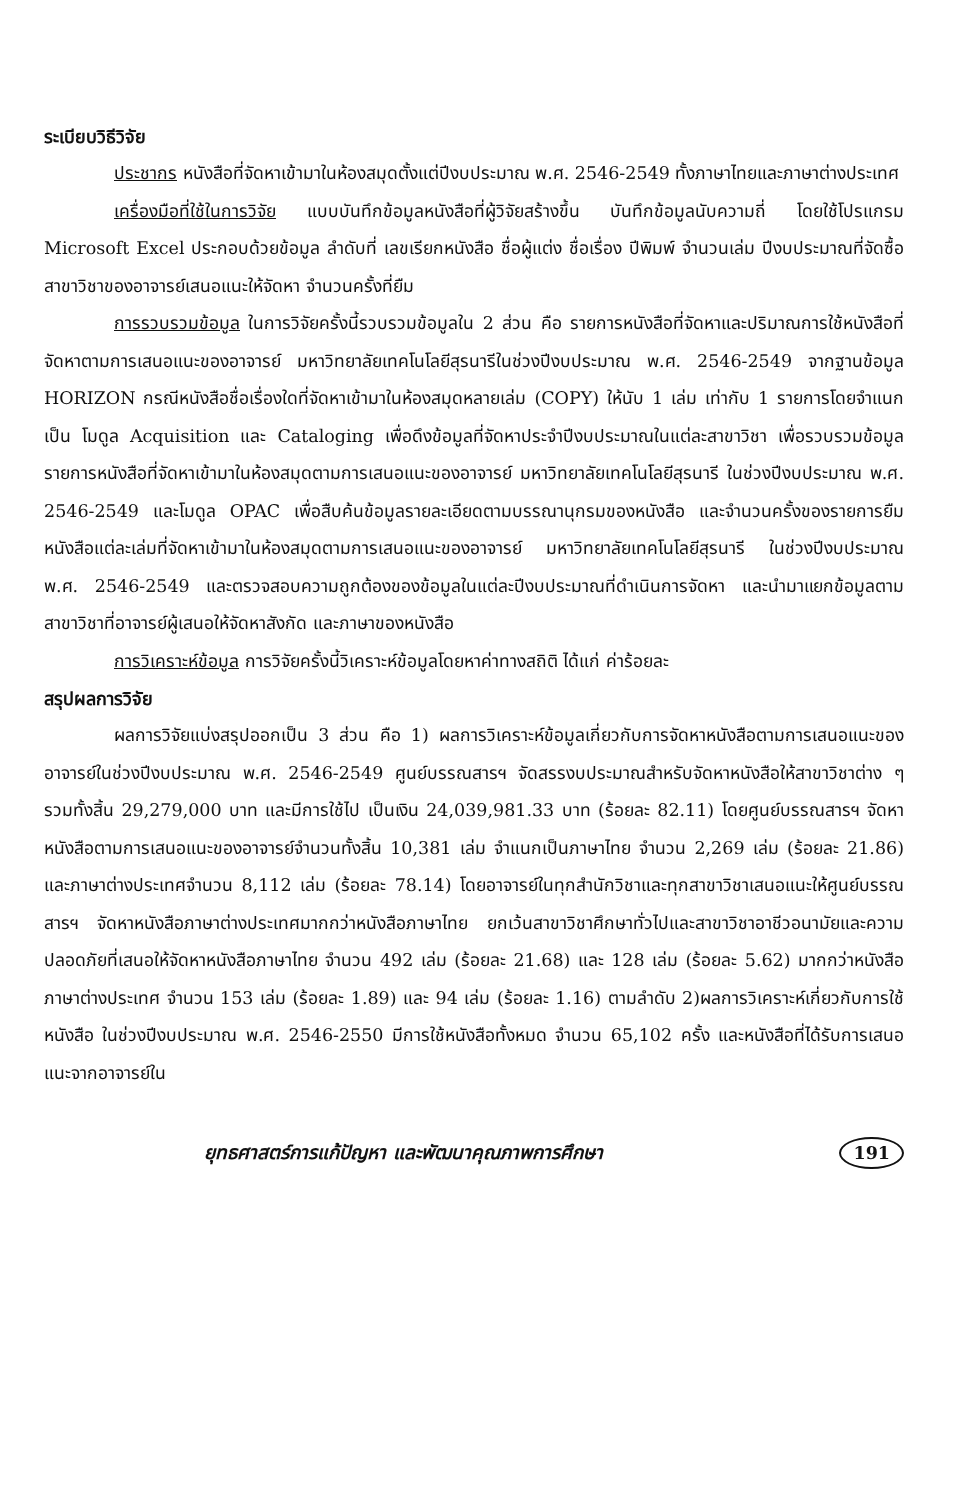ระเบียบวิธีวิจัย
ประชากร หนังสือที่จัดหาเข้ามาในห้องสมุดตั้งแต่ปีงบประมาณ พ.ศ. 2546-2549 ทั้งภาษาไทยและภาษาต่างประเทศ
เครื่องมือที่ใช้ในการวิจัย แบบบันทึกข้อมูลหนังสือที่ผู้วิจัยสร้างขึ้น บันทึกข้อมูลนับความถี่ โดยใช้โปรแกรม Microsoft Excel ประกอบด้วยข้อมูล ลำดับที่ เลขเรียกหนังสือ ชื่อผู้แต่ง ชื่อเรื่อง ปีพิมพ์ จำนวนเล่ม ปีงบประมาณที่จัดซื้อ สาขาวิชาของอาจารย์เสนอแนะให้จัดหา จำนวนครั้งที่ยืม
การรวบรวมข้อมูล ในการวิจัยครั้งนี้รวบรวมข้อมูลใน 2 ส่วน คือ รายการหนังสือที่จัดหาและปริมาณการใช้หนังสือที่จัดหาตามการเสนอแนะของอาจารย์ มหาวิทยาลัยเทคโนโลยีสุรนารีในช่วงปีงบประมาณ พ.ศ. 2546-2549 จากฐานข้อมูล HORIZON กรณีหนังสือชื่อเรื่องใดที่จัดหาเข้ามาในห้องสมุดหลายเล่ม (COPY) ให้นับ 1 เล่ม เท่ากับ 1 รายการโดยจำแนกเป็น โมดูล Acquisition และ Cataloging เพื่อดึงข้อมูลที่จัดหาประจำปีงบประมาณในแต่ละสาขาวิชา เพื่อรวบรวมข้อมูลรายการหนังสือที่จัดหาเข้ามาในห้องสมุดตามการเสนอแนะของอาจารย์ มหาวิทยาลัยเทคโนโลยีสุรนารี ในช่วงปีงบประมาณ พ.ศ. 2546-2549 และโมดูล OPAC เพื่อสืบค้นข้อมูลรายละเอียดตามบรรณานุกรมของหนังสือ และจำนวนครั้งของรายการยืมหนังสือแต่ละเล่มที่จัดหาเข้ามาในห้องสมุดตามการเสนอแนะของอาจารย์ มหาวิทยาลัยเทคโนโลยีสุรนารี ในช่วงปีงบประมาณ พ.ศ. 2546-2549 และตรวจสอบความถูกต้องของข้อมูลในแต่ละปีงบประมาณที่ดำเนินการจัดหา และนำมาแยกข้อมูลตามสาขาวิชาที่อาจารย์ผู้เสนอให้จัดหาสังกัด และภาษาของหนังสือ
การวิเคราะห์ข้อมูล การวิจัยครั้งนี้วิเคราะห์ข้อมูลโดยหาค่าทางสถิติ ได้แก่ ค่าร้อยละ
สรุปผลการวิจัย
ผลการวิจัยแบ่งสรุปออกเป็น 3 ส่วน คือ 1) ผลการวิเคราะห์ข้อมูลเกี่ยวกับการจัดหาหนังสือตามการเสนอแนะของอาจารย์ในช่วงปีงบประมาณ พ.ศ. 2546-2549 ศูนย์บรรณสารฯ จัดสรรงบประมาณสำหรับจัดหาหนังสือให้สาขาวิชาต่าง ๆ รวมทั้งสิ้น 29,279,000 บาท และมีการใช้ไป เป็นเงิน 24,039,981.33 บาท (ร้อยละ 82.11) โดยศูนย์บรรณสารฯ จัดหาหนังสือตามการเสนอแนะของอาจารย์จำนวนทั้งสิ้น 10,381 เล่ม จำแนกเป็นภาษาไทย จำนวน 2,269 เล่ม (ร้อยละ 21.86) และภาษาต่างประเทศจำนวน 8,112 เล่ม (ร้อยละ 78.14) โดยอาจารย์ในทุกสำนักวิชาและทุกสาขาวิชาเสนอแนะให้ศูนย์บรรณสารฯ จัดหาหนังสือภาษาต่างประเทศมากกว่าหนังสือภาษาไทย ยกเว้นสาขาวิชาศึกษาทั่วไปและสาขาวิชาอาชีวอนามัยและความปลอดภัยที่เสนอให้จัดหาหนังสือภาษาไทย จำนวน 492 เล่ม (ร้อยละ 21.68) และ 128 เล่ม (ร้อยละ 5.62) มากกว่าหนังสือภาษาต่างประเทศ จำนวน 153 เล่ม (ร้อยละ 1.89) และ 94 เล่ม (ร้อยละ 1.16) ตามลำดับ 2)ผลการวิเคราะห์เกี่ยวกับการใช้หนังสือ ในช่วงปีงบประมาณ พ.ศ. 2546-2550 มีการใช้หนังสือทั้งหมด จำนวน 65,102 ครั้ง และหนังสือที่ได้รับการเสนอแนะจากอาจารย์ใน
ยุทธศาสตร์การแก้ปัญหา และพัฒนาคุณภาพการศึกษา 191